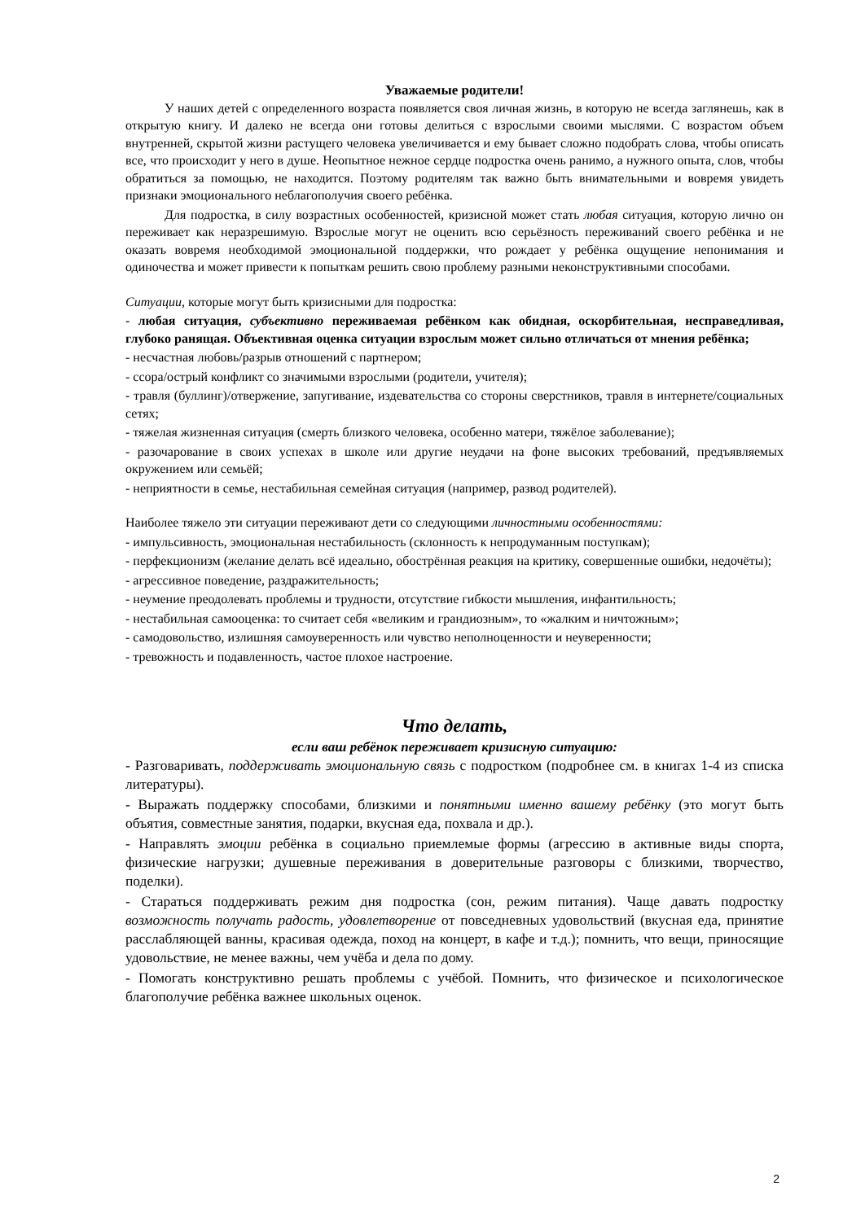Уважаемые родители!
У наших детей с определенного возраста появляется своя личная жизнь, в которую не всегда заглянешь, как в открытую книгу. И далеко не всегда они готовы делиться с взрослыми своими мыслями. С возрастом объем внутренней, скрытой жизни растущего человека увеличивается и ему бывает сложно подобрать слова, чтобы описать все, что происходит у него в душе. Неопытное нежное сердце подростка очень ранимо, а нужного опыта, слов, чтобы обратиться за помощью, не находится. Поэтому родителям так важно быть внимательными и вовремя увидеть признаки эмоционального неблагополучия своего ребёнка.
Для подростка, в силу возрастных особенностей, кризисной может стать любая ситуация, которую лично он переживает как неразрешимую. Взрослые могут не оценить всю серьёзность переживаний своего ребёнка и не оказать вовремя необходимой эмоциональной поддержки, что рождает у ребёнка ощущение непонимания и одиночества и может привести к попыткам решить свою проблему разными неконструктивными способами.
Ситуации, которые могут быть кризисными для подростка:
- любая ситуация, субъективно переживаемая ребёнком как обидная, оскорбительная, несправедливая, глубоко ранящая. Объективная оценка ситуации взрослым может сильно отличаться от мнения ребёнка;
- несчастная любовь/разрыв отношений с партнером;
- ссора/острый конфликт со значимыми взрослыми (родители, учителя);
- травля (буллинг)/отвержение, запугивание, издевательства со стороны сверстников, травля в интернете/социальных сетях;
- тяжелая жизненная ситуация (смерть близкого человека, особенно матери, тяжёлое заболевание);
- разочарование в своих успехах в школе или другие неудачи на фоне высоких требований, предъявляемых окружением или семьёй;
- неприятности в семье, нестабильная семейная ситуация (например, развод родителей).
Наиболее тяжело эти ситуации переживают дети со следующими личностными особенностями:
- импульсивность, эмоциональная нестабильность (склонность к непродуманным поступкам);
- перфекционизм (желание делать всё идеально, обострённая реакция на критику, совершенные ошибки, недочёты);
- агрессивное поведение, раздражительность;
- неумение преодолевать проблемы и трудности, отсутствие гибкости мышления, инфантильность;
- нестабильная самооценка: то считает себя «великим и грандиозным», то «жалким и ничтожным»;
- самодовольство, излишняя самоуверенность или чувство неполноценности и неуверенности;
- тревожность и подавленность, частое плохое настроение.
Что делать,
если ваш ребёнок переживает кризисную ситуацию:
- Разговаривать, поддерживать эмоциональную связь с подростком (подробнее см. в книгах 1-4 из списка литературы).
- Выражать поддержку способами, близкими и понятными именно вашему ребёнку (это могут быть объятия, совместные занятия, подарки, вкусная еда, похвала и др.).
- Направлять эмоции ребёнка в социально приемлемые формы (агрессию в активные виды спорта, физические нагрузки; душевные переживания в доверительные разговоры с близкими, творчество, поделки).
- Стараться поддерживать режим дня подростка (сон, режим питания). Чаще давать подростку возможность получать радость, удовлетворение от повседневных удовольствий (вкусная еда, принятие расслабляющей ванны, красивая одежда, поход на концерт, в кафе и т.д.); помнить, что вещи, приносящие удовольствие, не менее важны, чем учёба и дела по дому.
- Помогать конструктивно решать проблемы с учёбой. Помнить, что физическое и психологическое благополучие ребёнка важнее школьных оценок.
2